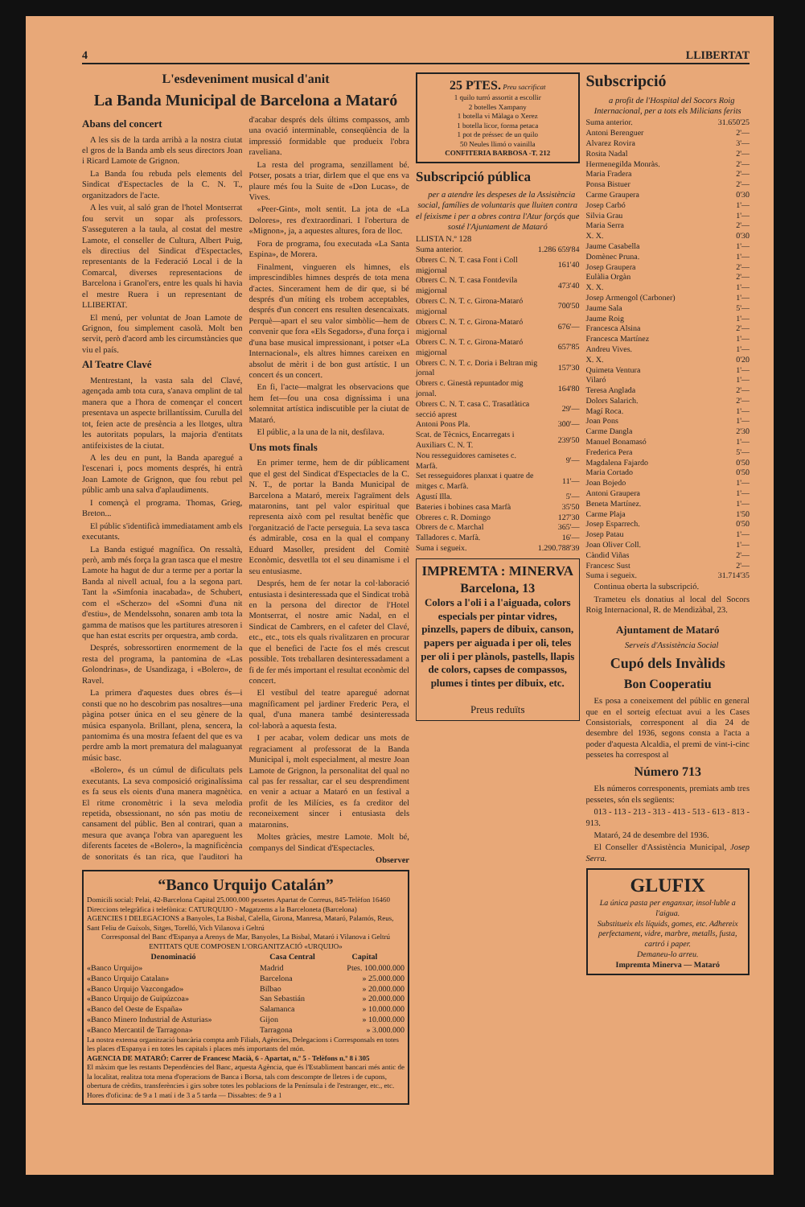4 LLIBERTAT
L'esdeveniment musical d'anit
La Banda Municipal de Barcelona a Mataró
Abans del concert
A les sis de la tarda arribà a la nostra ciutat el gros de la Banda amb els seus directors Joan i Ricard Lamote de Grignon.
La Banda fou rebuda pels elements del Sindicat d'Espectacles de la C. N. T., organitzadors de l'acte.
A les vuit, al saló gran de l'hotel Montserrat fou servit un sopar als professors. S'asseguteren a la taula, al costat del mestre Lamote, el conseller de Cultura, Albert Puig, els directius del Sindicat d'Espectacles, representants de la Federació Local i de la Comarcal, diverses representacions de Barcelona i Granol'ers, entre les quals hi havia el mestre Ruera i un representant de LLIBERTAT.
El menú, per voluntat de Joan Lamote de Grignon, fou simplement casolà. Molt ben servit, però d'acord amb les circumstàncies que viu el país.
Al Teatre Clavé
Mentrestant, la vasta sala del Clavé, agençada amb tota cura, s'anava omplint de tal manera que a l'hora de començar el concert presentava un aspecte brillantíssim. Curulla del tot, feien acte de presència a les llotges, ultra les autoritats populars, la majoria d'entitats antifeixistes de la ciutat.
A les deu en punt, la Banda aparegué a l'escenari i, pocs moments després, hi entrà Joan Lamote de Grignon, que fou rebut pel públic amb una salva d'aplaudiments.
I començà el programa. Thomas, Grieg, Breton...
El públic s'identificà immediatament amb els executants.
La Banda estigué magnífica. On ressaltà, però, amb més força la gran tasca que el mestre Lamote ha hagut de dur a terme per a portar la Banda al nivell actual, fou a la segona part. Tant la «Simfonia inacabada», de Schubert, com el «Scherzo» del «Somni d'una nit d'estiu», de Mendelssohn, sonaren amb tota la gamma de matisos que les partitures atresoren i que han estat escrits per orquestra, amb corda.
Després, sobressortiren enormement de la resta del programa, la pantomina de «Las Golondrinas», de Usandizaga, i «Bolero», de Ravel.
La primera d'aquestes dues obres és—i consti que no ho descobrim pas nosaltres—una pàgina potser única en el seu gènere de la música espanyola. Brillant, plena, sencera, la pantomima és una mostra fefaent del que es va perdre amb la mort prematura del malaguanyat músic basc.
«Bolero», és un cúmul de dificultats pels executants. La seva composició originalíssima es fa seus els oients d'una manera magnètica. El ritme cronomètric i la seva melodia repetida, obsessionant, no són pas motiu de cansament del públic. Ben al contrari, quan a mesura que avança l'obra van apareguent les diferents facetes de «Bolero», la magnificència de sonoritats és tan rica, que l'auditori ha d'acabar després dels últims compassos, amb una ovació interminable, conseqüència de la impressió formidable que produeix l'obra raveliana.
La resta del programa, senzillament bé. Potser, posats a triar, dirIem que el que ens va plaure més fou la Suite de «Don Lucas», de Vives.
«Peer-Gint», molt sentit. La jota de «La Dolores», res d'extraordinari. I l'obertura de «Mignon», ja, a aquestes altures, fora de lloc.
Fora de programa, fou executada «La Santa Espina», de Morera.
Finalment, vingueren els himnes, els imprescindibles himnes després de tota mena d'actes. Sincerament hem de dir que, si bé després d'un míting els trobem acceptables, després d'un concert ens resulten desencaixats. Perquè—apart el seu valor simbòlic—hem de convenir que fora «Els Segadors», d'una força i d'una base musical impressionant, i potser «La Internacional», els altres himnes careixen en absolut de mèrit i de bon gust artístic. I un concert és un concert.
En fi, l'acte—malgrat les observacions que hem fet—fou una cosa digníssima i una solemnitat artística indiscutible per la ciutat de Mataró.
El públic, a la una de la nit, desfilava.
Uns mots finals
En primer terme, hem de dir públicament que el gest del Sindicat d'Espectacles de la C. N. T., de portar la Banda Municipal de Barcelona a Mataró, mereix l'agraïment dels mataronins, tant pel valor espiritual que representa això com pel resultat benèfic que l'organització de l'acte perseguia. La seva tasca és admirable, cosa en la qual el company Eduard Masoller, president del Comitè Econòmic, desvetlla tot el seu dinamisme i el seu entusiasme.
Després, hem de fer notar la col·laboració entusiasta i desinteressada que el Sindicat trobà en la persona del director de l'Hotel Montserrat, el nostre amic Nadal, en el Sindicat de Cambrers, en el cafeter del Clavé, etc., etc., tots els quals rivalitzaren en procurar que el benefici de l'acte fos el més crescut possible. Tots treballaren desinteressadament a fi de fer més important el resultat econòmic del concert.
El vestíbul del teatre aparegué adornat magníficament pel jardiner Frederic Pera, el qual, d'una manera també desinteressada col·laborà a aquesta festa.
I per acabar, volem dedicar uns mots de regraciament al professorat de la Banda Municipal i, molt especialment, al mestre Joan Lamote de Grignon, la personalitat del qual no cal pas fer ressaltar, car el seu desprendiment en venir a actuar a Mataró en un festival a profit de les Milícies, es fa creditor del reconeixement sincer i entusiasta dels mataronins.
Moltes gràcies, mestre Lamote. Molt bé, companys del Sindicat d'Espectacles.
Observer
“Banco Urquijo Catalán”
Domicili social: Pelai, 42-Barcelona Capital 25.000.000 pessetes Apartat de Correus, 845-Telèfon 16460
Direccions telegràfica i telefònica: CATURQUIJO - Magatzems a la Barceloneta (Barcelona)
AGENCIES I DELEGACIONS a Banyoles, La Bisbal, Calella, Girona, Manresa, Mataró, Palamós, Reus, Sant Feliu de Guíxols, Sitges, Torelló, Vich Vilanova i Geltrú
Corresponsal del Banc d'Espanya a Arenys de Mar, Banyoles, La Bisbal, Mataró i Vilanova i Geltrú
ENTITATS QUE COMPOSEN L'ORGANITZACIÓ «URQUIJO»
| Denominació | Casa Central | Capital |
| --- | --- | --- |
| «Banco Urquijo» | Madrid | Ptes. 100.000.000 |
| «Banco Urquijo Catalan» | Barcelona | » 25.000.000 |
| «Banco Urquijo Vazcongado» | Bilbao | » 20.000.000 |
| «Banco Urquijo de Guipúzcoa» | San Sebastián | » 20.000.000 |
| «Banco del Oeste de España» | Salamanca | » 10.000.000 |
| «Banco Minero Industrial de Asturias» | Gijon | » 10.000.000 |
| «Banco Mercantil de Tarragona» | Tarragona | » 3.000.000 |
La nostra extensa organització bancària compta amb Filials, Agències, Delegacions i Corresponsals en totes les places d'Espanya i en totes les capitals i places més importants del món.
AGENCIA DE MATARÓ: Carrer de Francesc Macià, 6 - Apartat, n.º 5 - Telèfons n.º 8 i 305
El màxim que les restants Dependències del Banc, aquesta Agència, que és l'Establiment bancari més antic de la localitat, realitza tota mena d'operacions de Banca i Borsa, tals com descompte de lletres i de cupons, obertura de crèdits, transferències i girs sobre totes les poblacions de la Península i de l'estranger, etc., etc.
Hores d'oficina: de 9 a 1 matí i de 3 a 5 tarda — Dissabtes: de 9 a 1
25 PTES. Preu sacrificat
1 quilo turró assortit a escollir
2 botelles Xampany
1 botella vi Màlaga o Xerez
1 botella licor, forma petaca
1 pot de préssec de un quilo
50 Neules llimó o vainilla
CONFITERIA BARBOSA -T. 212
Subscripció pública
per a atendre les despeses de la Assistència social, famílies de voluntaris que lluiten contra el feixisme i per a obres contra l'Atur forçós que sosté l'Ajuntament de Mataró
LLISTA N.º 128
| Suma anterior. | 1.286 659'84 |
| Obrers C. N. T. casa Font i Coll migjornal | 161'40 |
| Obrers C. N. T. casa Fontdevila migjornal | 473'40 |
| Obrers C. N. T. c. Girona-Mataró migjornal | 700'50 |
| Obrers C. N. T. c. Girona-Mataró migjornal | 676'— |
| Obrers C. N. T. c. Girona-Mataró migjornal | 657'85 |
| Obrers C. N. T. c. Doria i Beltran mig jornal | 157'30 |
| Obrers c. Ginestà repuntador mig jornal. | 164'80 |
| Obrers C. N. T. casa C. Trasatlàtica secció aprest | 29'— |
| Antoni Pons Pla. | 300'— |
| Scat. de Tècnics, Encarregats i Auxiliars C. N. T. | 239'50 |
| Nou resseguidores camisetes c. Marfà. | 9'— |
| Set resseguidores planxat i quatre de mitges c. Marfà. | 11'— |
| Agustí Illa. | 5'— |
| Bateries i bobines casa Marfà | 35'50 |
| Obreres c. R. Domingo | 127'30 |
| Obrers de c. Marchal | 365'— |
| Talladores c. Marfà. | 16'— |
| Suma i segueix. | 1.290.788'39 |
IMPREMTA : MINERVA
Barcelona, 13
Colors a l'oli i a l'aiguada, colors especials per pintar vidres, pinzells, papers de dibuix, canson, papers per aiguada i per oli, teles per oli i per plànols, pastells, llapis de colors, capses de compassos, plumes i tintes per dibuix, etc.
Preus reduïts
Subscripció
a profit de l'Hospital del Socors Roig Internacional, per a tots els Milicians ferits
| Suma anterior. | 31.650'25 |
| Antoni Berenguer | 2'— |
| Alvarez Rovira | 3'— |
| Rosita Nadal | 2'— |
| Hermenegilda Monràs. | 2'— |
| Maria Fradera | 2'— |
| Ponsa Bistuer | 2'— |
| Carme Graupera | 0'30 |
| Josep Carbó | 1'— |
| Silvia Grau | 1'— |
| Maria Serra | 2'— |
| X. X. | 0'30 |
| Jaume Casabella | 1'— |
| Domènec Pruna. | 1'— |
| Josep Graupera | 2'— |
| Eulàlia Orgàn | 2'— |
| X. X. | 1'— |
| Josep Armengol (Carboner) | 1'— |
| Jaume Sala | 5'— |
| Jaume Roig | 1'— |
| Francesca Alsina | 2'— |
| Francesca Martínez | 1'— |
| Andreu Vives. | 1'— |
| X. X. | 0'20 |
| Quimeta Ventura | 1'— |
| Vilaró | 1'— |
| Teresa Anglada | 2'— |
| Dolors Salarich. | 2'— |
| Magí Roca. | 1'— |
| Joan Pons | 1'— |
| Carme Dangla | 2'30 |
| Manuel Bonamasó | 1'— |
| Frederica Pera | 5'— |
| Magdalena Fajardo | 0'50 |
| Maria Cortado | 0'50 |
| Joan Bojedo | 1'— |
| Antoni Graupera | 1'— |
| Beneta Martínez. | 1'— |
| Carme Plaja | 1'50 |
| Josep Esparrech. | 0'50 |
| Josep Patau | 1'— |
| Joan Oliver Coll. | 1'— |
| Càndid Viñas | 2'— |
| Francesc Sust | 2'— |
| Suma i segueix. | 31.714'35 |
Continua oberta la subscripció.
Trameteu els donatius al local del Socors Roig Internacional, R. de Mendizàbal, 23.
Ajuntament de Mataró
Serveis d'Assistència Social
Cupó dels Invàlids
Bon Cooperatiu
Es posa a coneixement del públic en general que en el sorteig efectuat avui a les Cases Consistorials, corresponent al dia 24 de desembre del 1936, segons consta a l'acta a poder d'aquesta Alcaldia, el premi de vint-i-cinc pessetes ha correspost al
Número 713
Els números corresponents, premiats amb tres pessetes, són els següents:
013 - 113 - 213 - 313 - 413 - 513 - 613 - 813 - 913.
Mataró, 24 de desembre del 1936.
El Conseller d'Assistència Municipal, Josep Serra.
GLUFIX
La única pasta per enganxar, insol·luble a l'aigua.
Substitueix els líquids, gomes, etc. Adhereix perfectament, vidre, marbre, metalls, fusta, cartró i paper.
Demaneu-lo arreu.
Impremta Minerva — Mataró